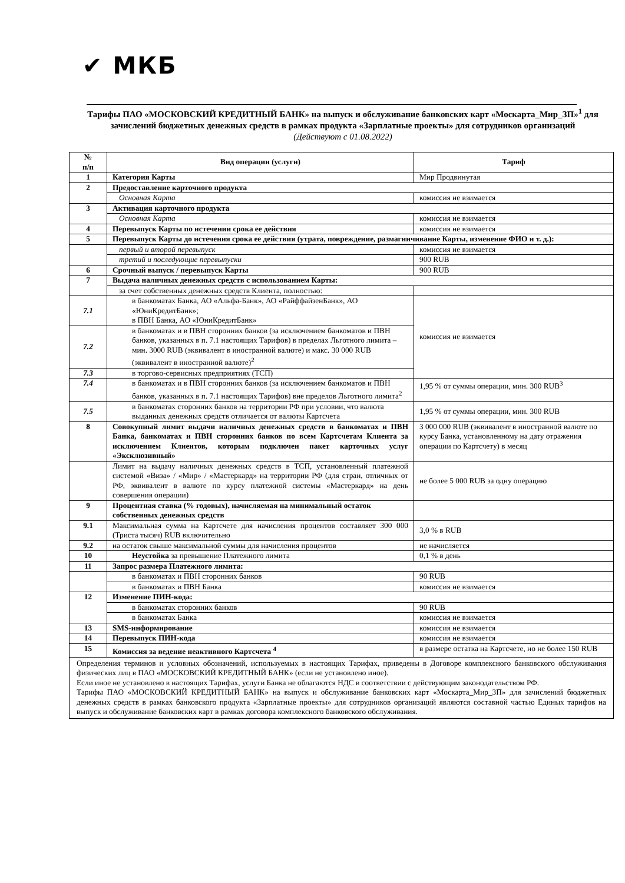✔ МКБ
Тарифы ПАО «МОСКОВСКИЙ КРЕДИТНЫЙ БАНК» на выпуск и обслуживание банковских карт «Москарта_Мир_ЗП»<sup>1</sup> для зачислений бюджетных денежных средств в рамках продукта «Зарплатные проекты» для сотрудников организаций
(Действуют с 01.08.2022)
| № п/п | Вид операции (услуги) | Тариф |
| --- | --- | --- |
| 1 | Категория Карты | Мир Продвинутая |
| 2 | Предоставление карточного продукта | |
| | Основная Карта | комиссия не взимается |
| 3 | Активация карточного продукта | |
| | Основная Карта | комиссия не взимается |
| 4 | Перевыпуск Карты по истечении срока ее действия | комиссия не взимается |
| 5 | Перевыпуск Карты до истечения срока ее действия (утрата, повреждение, размагничивание Карты, изменение ФИО и т. д.): | |
| | первый и второй перевыпуск | комиссия не взимается |
| | третий и последующие перевыпуски | 900 RUB |
| 6 | Срочный выпуск / перевыпуск Карты | 900 RUB |
| 7 | Выдача наличных денежных средств с использованием Карты: | |
| | за счет собственных денежных средств Клиента, полностью: | |
| 7.1 | в банкоматах Банка, АО «Альфа-Банк», АО «РайффайзенБанк», АО «ЮниКредитБанк»; в ПВН Банка, АО «ЮниКредитБанк» | комиссия не взимается |
| 7.2 | в банкоматах и в ПВН сторонних банков (за исключением банкоматов и ПВН банков, указанных в п. 7.1 настоящих Тарифов) в пределах Льготного лимита – мин. 3000 RUB (эквивалент в иностранной валюте) и макс. 30 000 RUB (эквивалент в иностранной валюте)<sup>2</sup> | |
| 7.3 | в торгово-сервисных предприятиях (ТСП) | |
| 7.4 | в банкоматах и в ПВН сторонних банков (за исключением банкоматов и ПВН банков, указанных в п. 7.1 настоящих Тарифов) вне пределов Льготного лимита<sup>2</sup> | 1,95 % от суммы операции, мин. 300 RUB<sup>3</sup> |
| 7.5 | в банкоматах сторонних банков на территории РФ при условии, что валюта выданных денежных средств отличается от валюты Картсчета | 1,95 % от суммы операции, мин. 300 RUB |
| 8 | Совокупный лимит выдачи наличных денежных средств в банкоматах и ПВН Банка, банкоматах и ПВН сторонних банков по всем Картсчетам Клиента за исключением Клиентов, которым подключен пакет карточных услуг «Эксклюзивный» | 3 000 000 RUB (эквивалент в иностранной валюте по курсу Банка, установленному на дату отражения операции по Картсчету) в месяц |
| | Лимит на выдачу наличных денежных средств в ТСП, установленный платежной системой «Виза» / «Мир» / «Мастеркард» на территории РФ (для стран, отличных от РФ, эквивалент в валюте по курсу платежной системы «Мастеркард» на день совершения операции) | не более 5 000 RUB за одну операцию |
| 9 | Процентная ставка (% годовых), начисляемая на минимальный остаток собственных денежных средств | |
| 9.1 | Максимальная сумма на Картсчете для начисления процентов составляет 300 000 (Триста тысяч) RUB включительно | 3,0 % в RUB |
| 9.2 | на остаток свыше максимальной суммы для начисления процентов | не начисляется |
| 10 | Неустойка за превышение Платежного лимита | 0,1 % в день |
| 11 | Запрос размера Платежного лимита: | |
| | в банкоматах и ПВН сторонних банков | 90 RUB |
| | в банкоматах и ПВН Банка | комиссия не взимается |
| 12 | Изменение ПИН-кода: | |
| | в банкоматах сторонних банков | 90 RUB |
| | в банкоматах Банка | комиссия не взимается |
| 13 | SMS-информирование | комиссия не взимается |
| 14 | Перевыпуск ПИН-кода | комиссия не взимается |
| 15 | Комиссия за ведение неактивного Картсчета <sup>4</sup> | в размере остатка на Картсчете, но не более 150 RUB |
| Определения терминов и условных обозначений, используемых в настоящих Тарифах, приведены в Договоре комплексного банковского обслуживания физических лиц в ПАО «МОСКОВСКИЙ КРЕДИТНЫЙ БАНК» (если не установлено иное). Если иное не установлено в настоящих Тарифах, услуги Банка не облагаются НДС в соответствии с действующим законодательством РФ. Тарифы ПАО «МОСКОВСКИЙ КРЕДИТНЫЙ БАНК» на выпуск и обслуживание банковских карт «Москарта_Мир_ЗП» для зачислений бюджетных денежных средств в рамках банковского продукта «Зарплатные проекты» для сотрудников организаций являются составной частью Единых тарифов на выпуск и обслуживание банковских карт в рамках договора комплексного банковского обслуживания. | | |